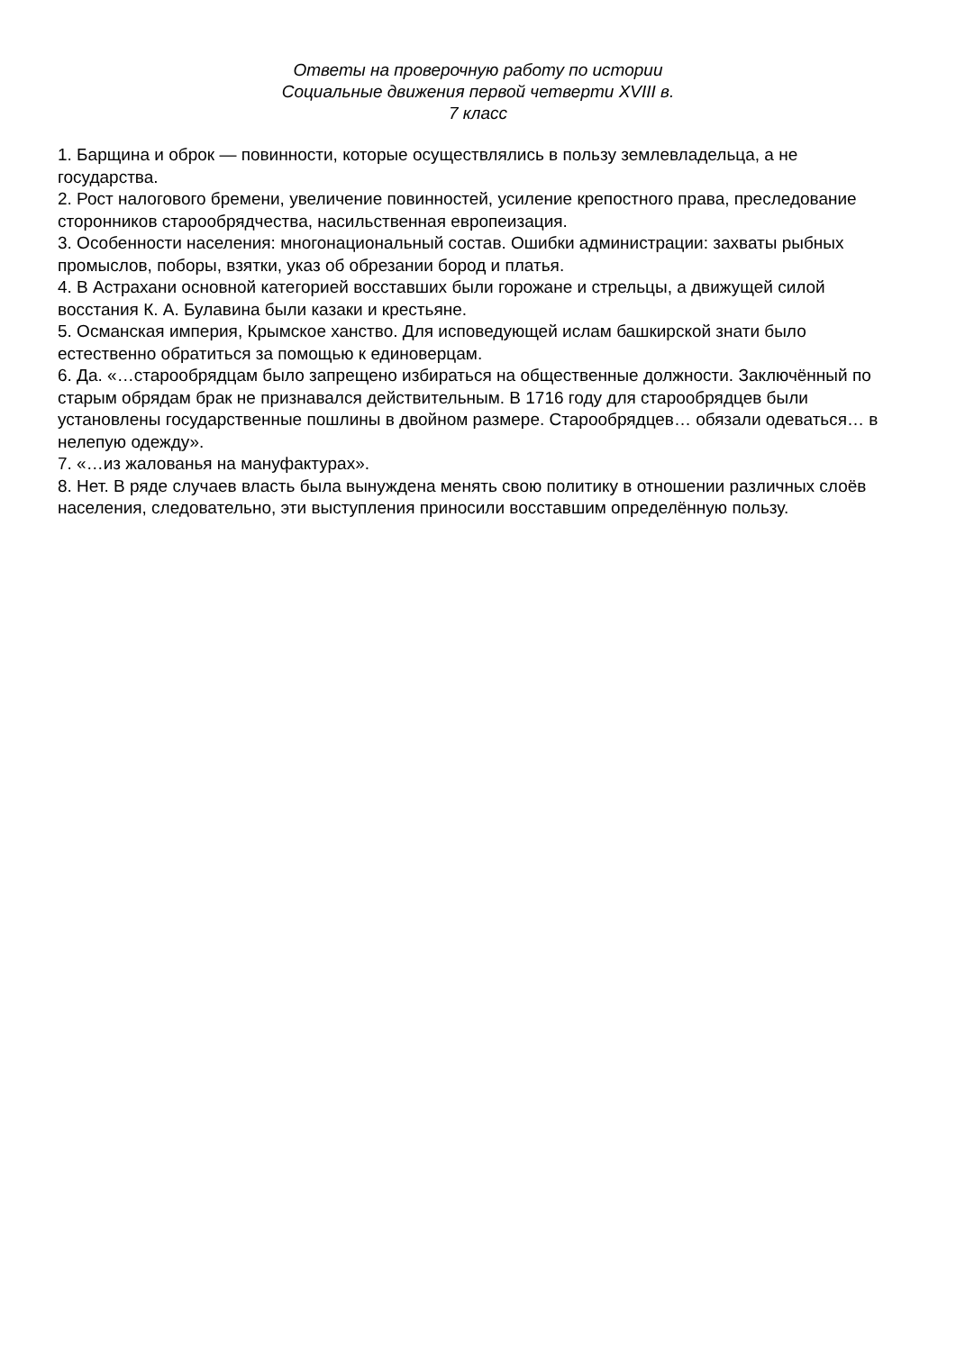Ответы на проверочную работу по истории
Социальные движения первой четверти XVIII в.
7 класс
1. Барщина и оброк — повинности, которые осуществлялись в пользу землевладельца, а не государства.
2. Рост налогового бремени, увеличение повинностей, усиление крепостного права, преследование сторонников старообрядчества, насильственная европеизация.
3. Особенности населения: многонациональный состав. Ошибки администрации: захваты рыбных промыслов, поборы, взятки, указ об обрезании бород и платья.
4. В Астрахани основной категорией восставших были горожане и стрельцы, а движущей силой восстания К. А. Булавина были казаки и крестьяне.
5. Османская империя, Крымское ханство. Для исповедующей ислам башкирской знати было естественно обратиться за помощью к единоверцам.
6. Да. «…старообрядцам было запрещено избираться на общественные должности. Заключённый по старым обрядам брак не признавался действительным. В 1716 году для старообрядцев были установлены государственные пошлины в двойном размере. Старообрядцев… обязали одеваться… в нелепую одежду».
7. «…из жалованья на мануфактурах».
8. Нет. В ряде случаев власть была вынуждена менять свою политику в отношении различных слоёв населения, следовательно, эти выступления приносили восставшим определённую пользу.